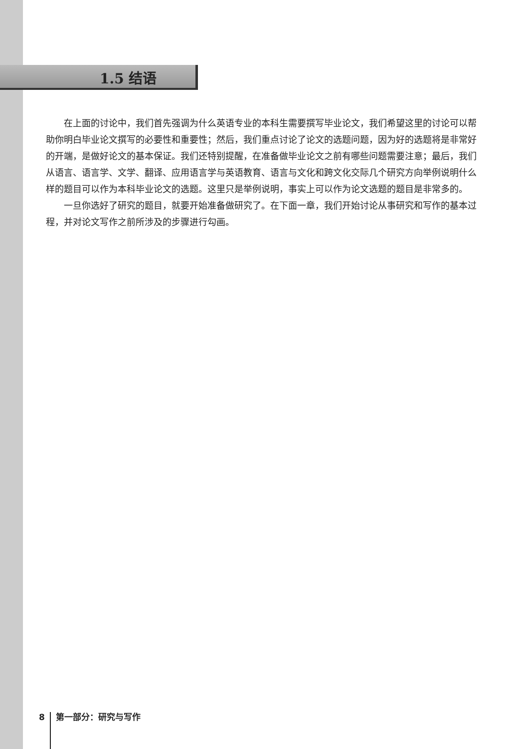1.5 结语
在上面的讨论中，我们首先强调为什么英语专业的本科生需要撰写毕业论文，我们希望这里的讨论可以帮助你明白毕业论文撰写的必要性和重要性；然后，我们重点讨论了论文的选题问题，因为好的选题将是非常好的开端，是做好论文的基本保证。我们还特别提醒，在准备做毕业论文之前有哪些问题需要注意；最后，我们从语言、语言学、文学、翻译、应用语言学与英语教育、语言与文化和跨文化交际几个研究方向举例说明什么样的题目可以作为本科毕业论文的选题。这里只是举例说明，事实上可以作为论文选题的题目是非常多的。
一旦你选好了研究的题目，就要开始准备做研究了。在下面一章，我们开始讨论从事研究和写作的基本过程，并对论文写作之前所涉及的步骤进行勾画。
8 第一部分：研究与写作